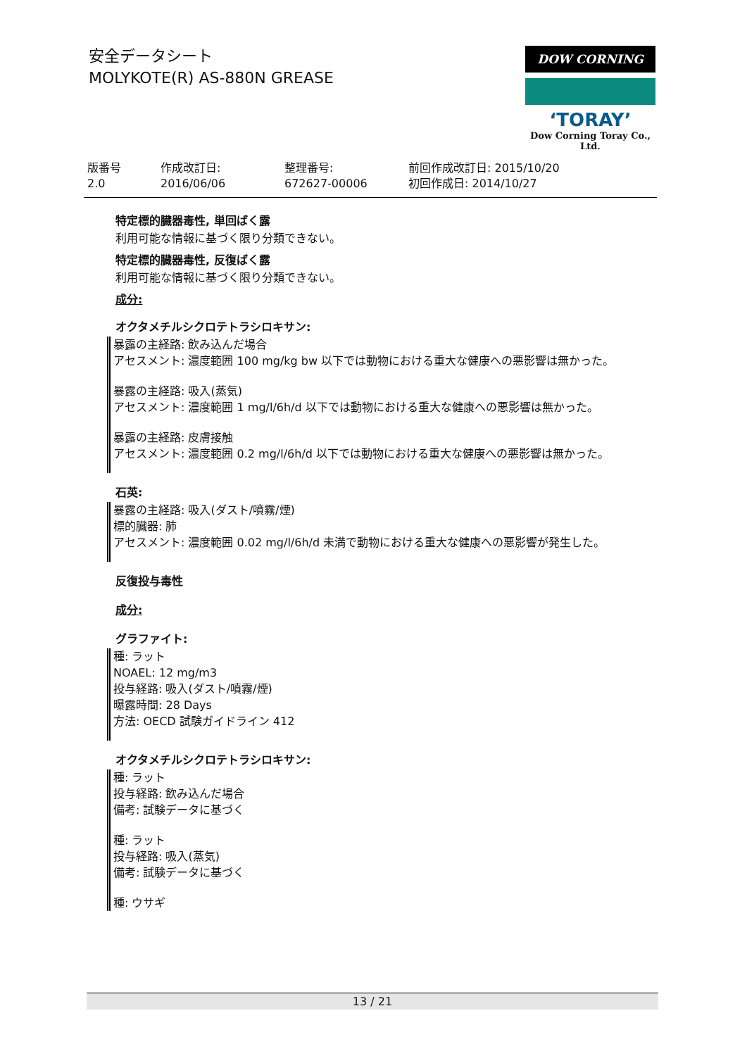安全データシート
MOLYKOTE(R) AS-880N GREASE
DOW CORNING
ʻTORAYʼ
Dow Corning Toray Co., Ltd.
| 版番号 2.0 | 作成改訂日: 2016/06/06 | 整理番号: 672627-00006 | 前回作成改訂日: 2015/10/20 初回作成日: 2014/10/27 |
特定標的臓器毒性, 単回ばく露
利用可能な情報に基づく限り分類できない。
特定標的臓器毒性, 反復ばく露
利用可能な情報に基づく限り分類できない。
成分:
オクタメチルシクロテトラシロキサン:
暴露の主経路: 飲み込んだ場合
アセスメント: 濃度範囲 100 mg/kg bw 以下では動物における重大な健康への悪影響は無かった。
暴露の主経路: 吸入(蒸気)
アセスメント: 濃度範囲 1 mg/l/6h/d 以下では動物における重大な健康への悪影響は無かった。
暴露の主経路: 皮膚接触
アセスメント: 濃度範囲 0.2 mg/l/6h/d 以下では動物における重大な健康への悪影響は無かった。
石英:
暴露の主経路: 吸入(ダスト/噴霧/煙)
標的臓器: 肺
アセスメント: 濃度範囲 0.02 mg/l/6h/d 未満で動物における重大な健康への悪影響が発生した。
反復投与毒性
成分:
グラファイト:
種: ラット
NOAEL: 12 mg/m3
投与経路: 吸入(ダスト/噴霧/煙)
曝露時間: 28 Days
方法: OECD 試験ガイドライン 412
オクタメチルシクロテトラシロキサン:
種: ラット
投与経路: 飲み込んだ場合
備考: 試験データに基づく
種: ラット
投与経路: 吸入(蒸気)
備考: 試験データに基づく
種: ウサギ
13 / 21